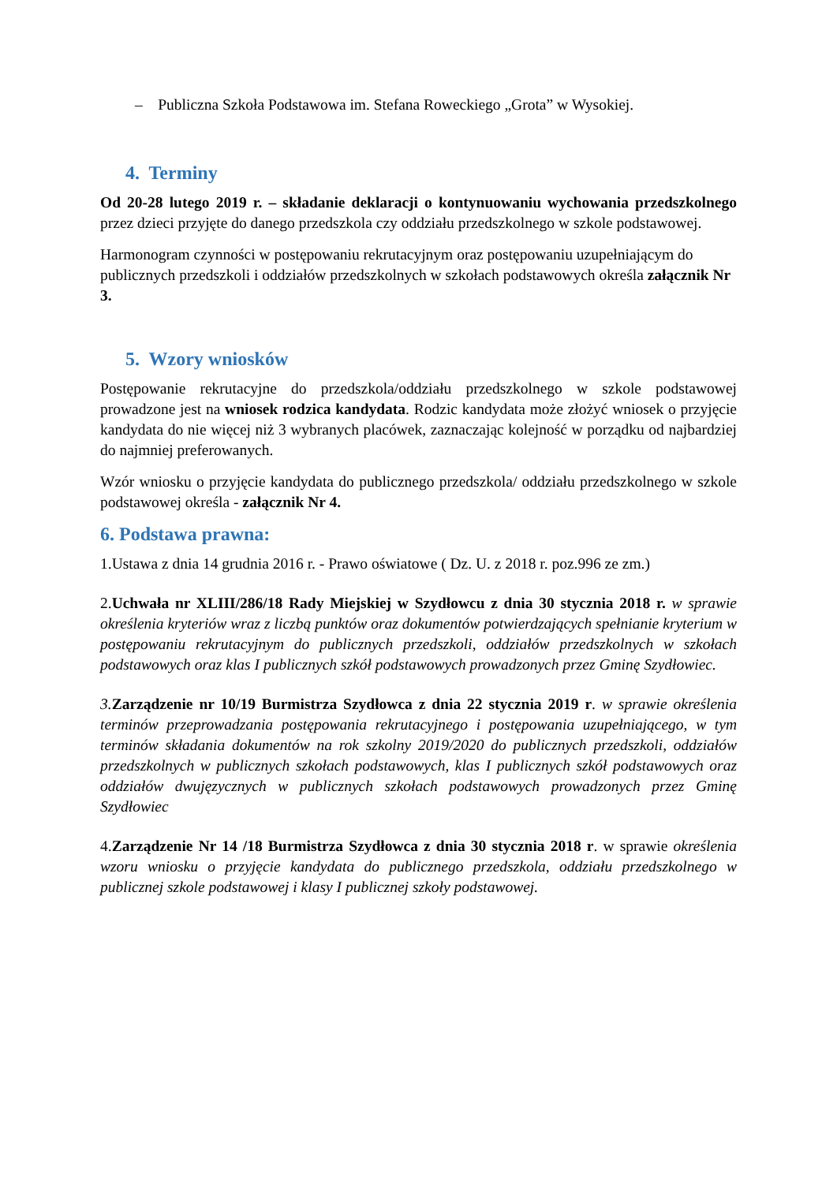– Publiczna Szkoła Podstawowa im. Stefana Roweckiego „Grota” w Wysokiej.
4. Terminy
Od 20-28 lutego 2019 r. – składanie deklaracji o kontynuowaniu wychowania przedszkolnego przez dzieci przyjęte do danego przedszkola czy oddziału przedszkolnego w szkole podstawowej.
Harmonogram czynności w postępowaniu rekrutacyjnym oraz postępowaniu uzupełniającym do publicznych przedszkoli i oddziałów przedszkolnych w szkołach podstawowych określa załącznik Nr 3.
5. Wzory wniosków
Postępowanie rekrutacyjne do przedszkola/oddziału przedszkolnego w szkole podstawowej prowadzone jest na wniosek rodzica kandydata. Rodzic kandydata może złożyć wniosek o przyjęcie kandydata do nie więcej niż 3 wybranych placówek, zaznaczając kolejność w porządku od najbardziej do najmniej preferowanych.
Wzór wniosku o przyjęcie kandydata do publicznego przedszkola/ oddziału przedszkolnego w szkole podstawowej określa - załącznik Nr 4.
6. Podstawa prawna:
1.Ustawa z dnia 14 grudnia 2016 r. - Prawo oświatowe ( Dz. U. z 2018 r. poz.996 ze zm.)
2.Uchwała nr XLIII/286/18 Rady Miejskiej w Szydłowcu z dnia 30 stycznia 2018 r. w sprawie określenia kryteriów wraz z liczbą punktów oraz dokumentów potwierdzających spełnianie kryterium w postępowaniu rekrutacyjnym do publicznych przedszkoli, oddziałów przedszkolnych w szkołach podstawowych oraz klas I publicznych szkół podstawowych prowadzonych przez Gminę Szydłowiec.
3. Zarządzenie nr 10/19 Burmistrza Szydłowca z dnia 22 stycznia 2019 r. w sprawie określenia terminów przeprowadzania postępowania rekrutacyjnego i postępowania uzupełniającego, w tym terminów składania dokumentów na rok szkolny 2019/2020 do publicznych przedszkoli, oddziałów przedszkolnych w publicznych szkołach podstawowych, klas I publicznych szkół podstawowych oraz oddziałów dwujęzycznych w publicznych szkołach podstawowych prowadzonych przez Gminę Szydłowiec
4.Zarządzenie Nr 14 /18 Burmistrza Szydłowca z dnia 30 stycznia 2018 r. w sprawie określenia wzoru wniosku o przyjęcie kandydata do publicznego przedszkola, oddziału przedszkolnego w publicznej szkole podstawowej i klasy I publicznej szkoły podstawowej.